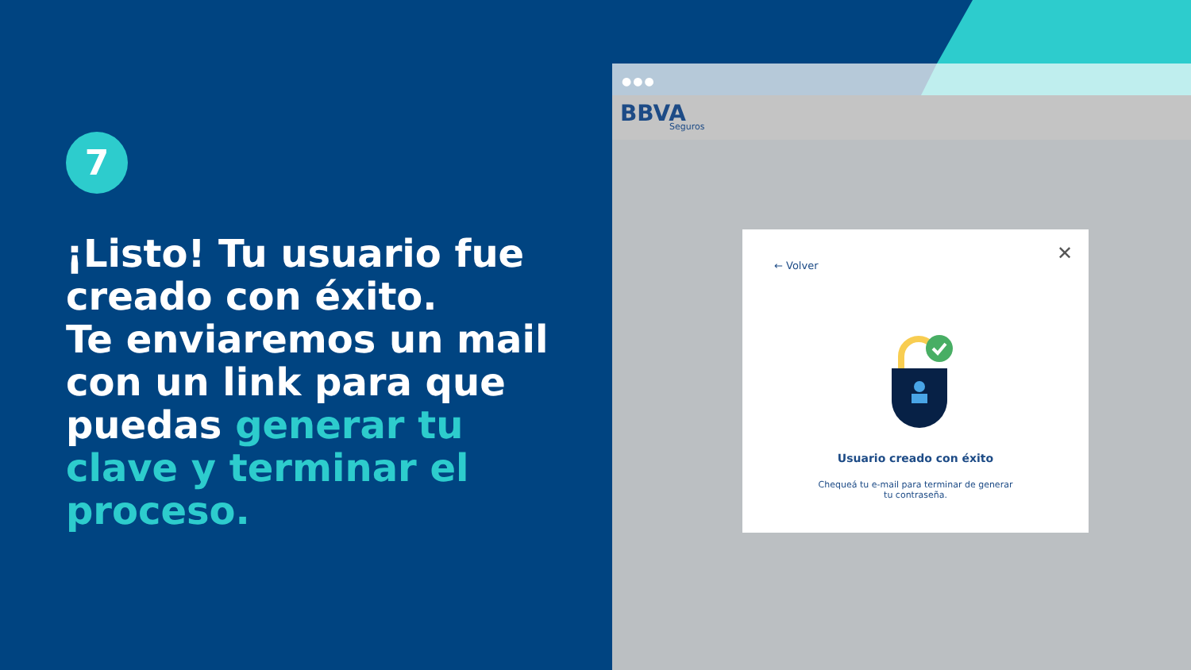7
¡Listo! Tu usuario fue creado con éxito.
Te enviaremos un mail con un link para que puedas generar tu clave y terminar el proceso.
●●●
BBVA
Seguros
← Volver
✕
Usuario creado con éxito
Chequeá tu e-mail para terminar de generar
tu contraseña.